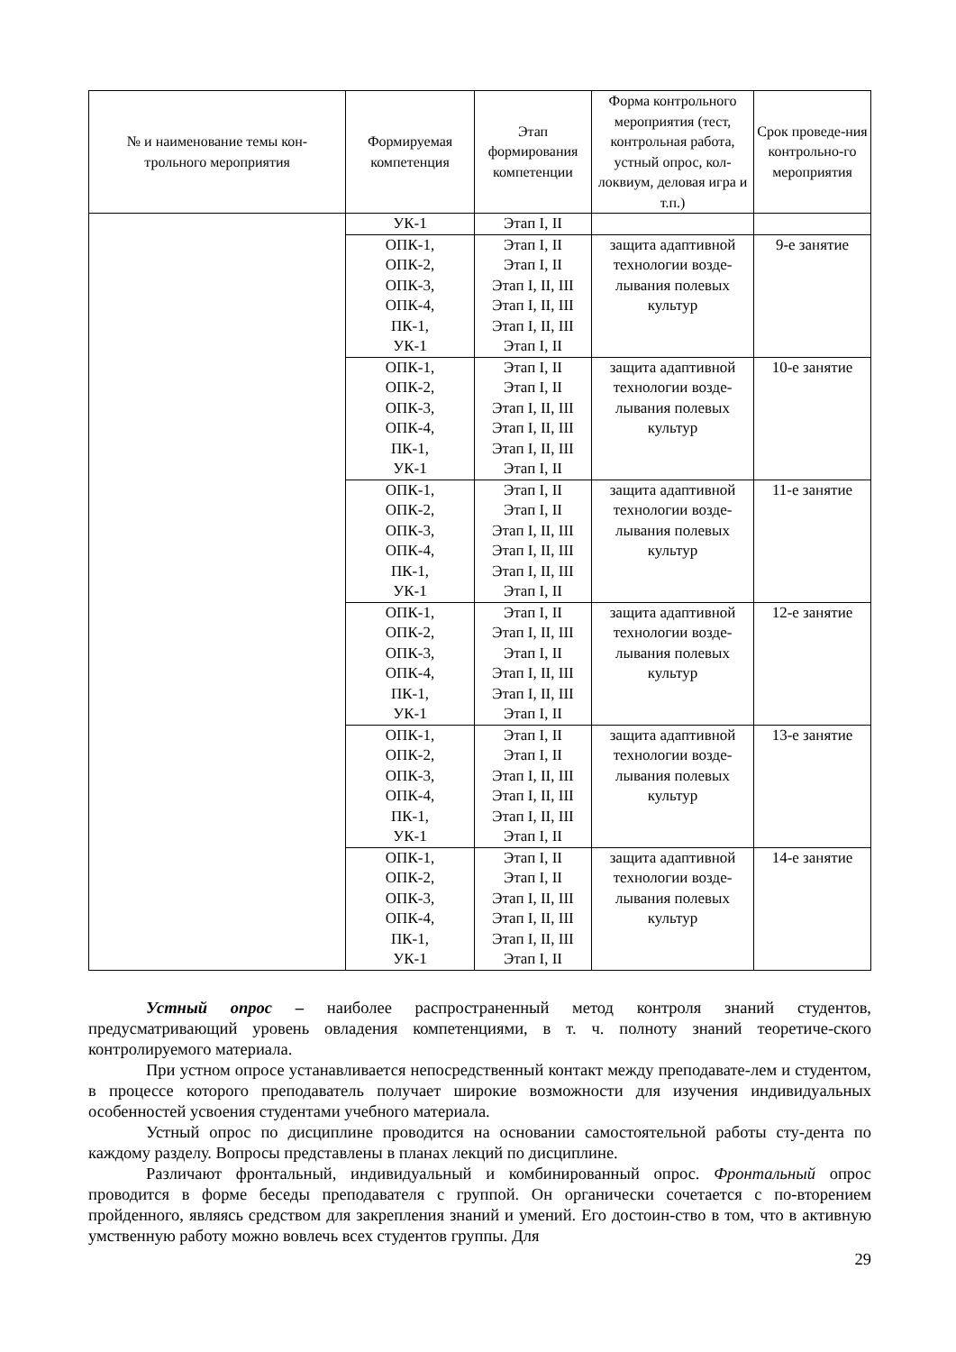| № и наименование темы кон- трольного мероприятия | Формируемая компетенция | Этап формирования компетенции | Форма контрольного мероприятия (тест, контрольная работа, устный опрос, кол-локвиум, деловая игра и т.п.) | Срок проведе-ния контрольно-го мероприятия |
| --- | --- | --- | --- | --- |
| | УК-1 | Этап I, II | | |
| | ОПК-1, ОПК-2, ОПК-3, ОПК-4, ПК-1, УК-1 | Этап I, II Этап I, II Этап I, II, III Этап I, II, III Этап I, II, III Этап I, II | защита адаптивной технологии возде-лывания полевых культур | 9-е занятие |
| | ОПК-1, ОПК-2, ОПК-3, ОПК-4, ПК-1, УК-1 | Этап I, II Этап I, II Этап I, II, III Этап I, II, III Этап I, II, III Этап I, II | защита адаптивной технологии возде-лывания полевых культур | 10-е занятие |
| | ОПК-1, ОПК-2, ОПК-3, ОПК-4, ПК-1, УК-1 | Этап I, II Этап I, II Этап I, II, III Этап I, II, III Этап I, II, III Этап I, II | защита адаптивной технологии возде-лывания полевых культур | 11-е занятие |
| | ОПК-1, ОПК-2, ОПК-3, ОПК-4, ПК-1, УК-1 | Этап I, II Этап I, II, III Этап I, II Этап I, II, III Этап I, II, III Этап I, II | защита адаптивной технологии возде-лывания полевых культур | 12-е занятие |
| | ОПК-1, ОПК-2, ОПК-3, ОПК-4, ПК-1, УК-1 | Этап I, II Этап I, II Этап I, II, III Этап I, II, III Этап I, II, III Этап I, II | защита адаптивной технологии возде-лывания полевых культур | 13-е занятие |
| | ОПК-1, ОПК-2, ОПК-3, ОПК-4, ПК-1, УК-1 | Этап I, II Этап I, II Этап I, II, III Этап I, II, III Этап I, II, III Этап I, II | защита адаптивной технологии возде-лывания полевых культур | 14-е занятие |
Устный опрос – наиболее распространенный метод контроля знаний студентов, предусматривающий уровень овладения компетенциями, в т. ч. полноту знаний теоретиче-ского контролируемого материала.
При устном опросе устанавливается непосредственный контакт между преподавате-лем и студентом, в процессе которого преподаватель получает широкие возможности для изучения индивидуальных особенностей усвоения студентами учебного материала.
Устный опрос по дисциплине проводится на основании самостоятельной работы сту-дента по каждому разделу. Вопросы представлены в планах лекций по дисциплине.
Различают фронтальный, индивидуальный и комбинированный опрос. Фронтальный опрос проводится в форме беседы преподавателя с группой. Он органически сочетается с по-вторением пройденного, являясь средством для закрепления знаний и умений. Его достоин-ство в том, что в активную умственную работу можно вовлечь всех студентов группы. Для
29